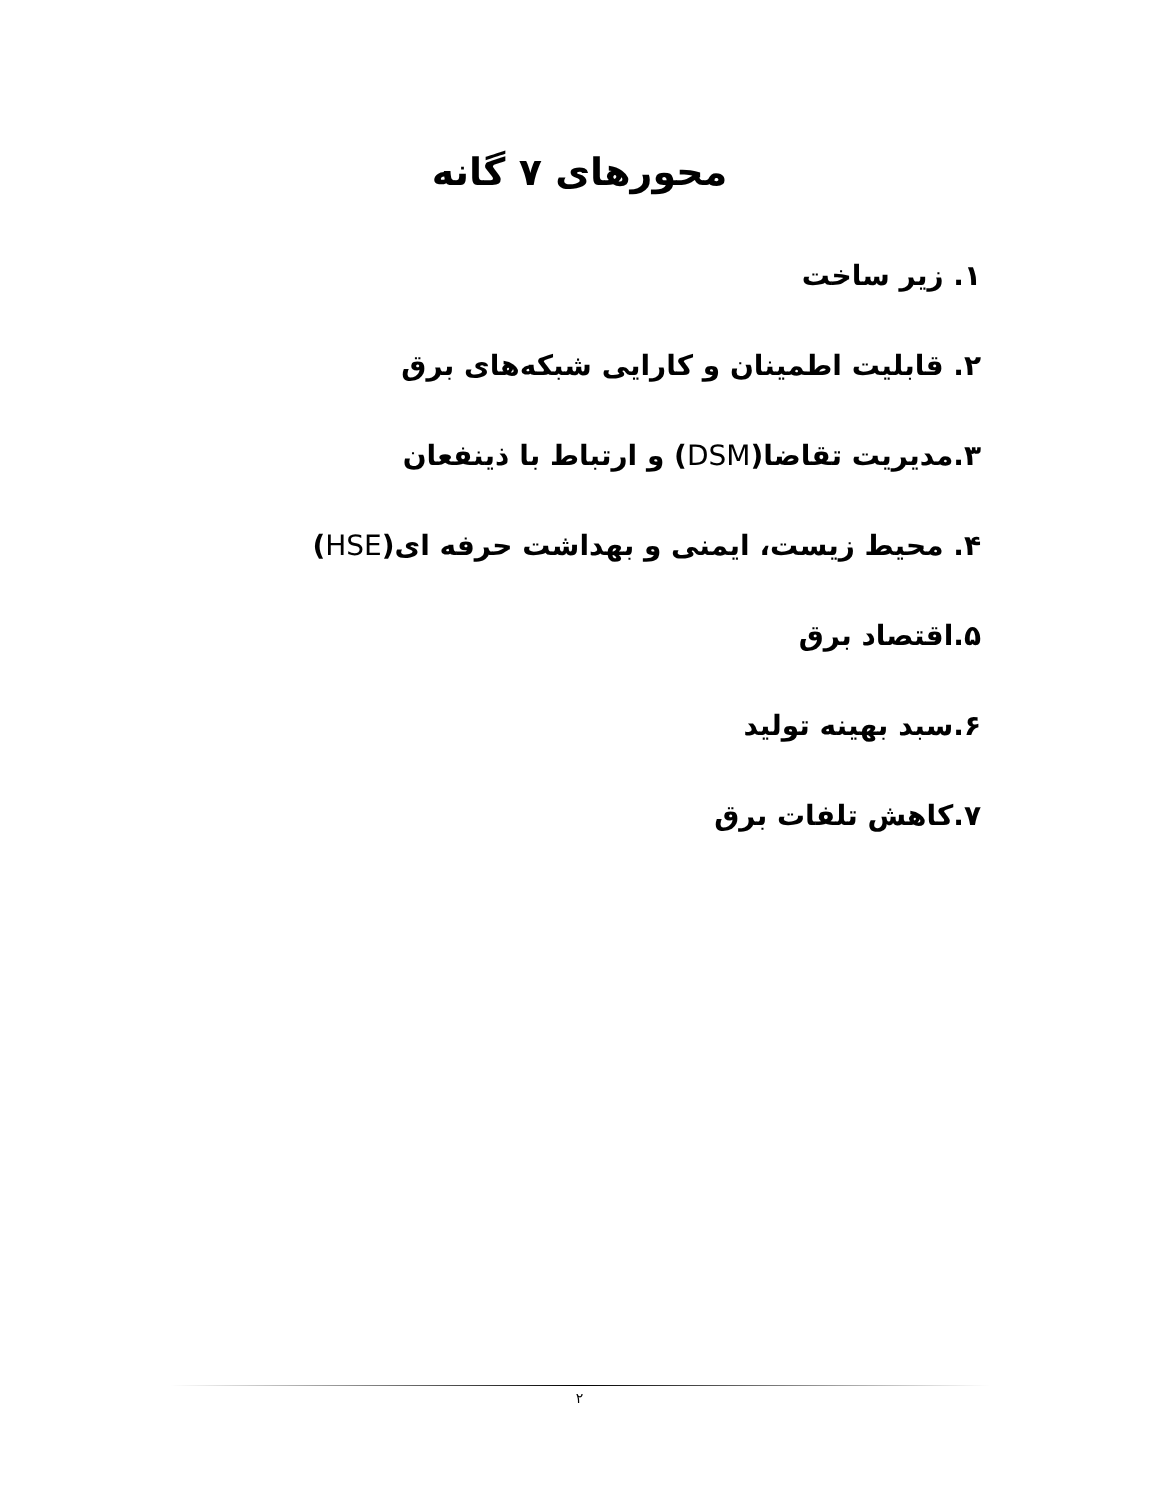محورهای ۷ گانه
۱. زیر ساخت
۲. قابلیت اطمینان و کارایی شبکه‌های برق
۳.مدیریت تقاضا(DSM) و ارتباط با ذینفعان
۴. محیط زیست، ایمنی و بهداشت حرفه ای(HSE)
۵.اقتصاد برق
۶.سبد بهینه تولید
۷.کاهش تلفات برق
۲